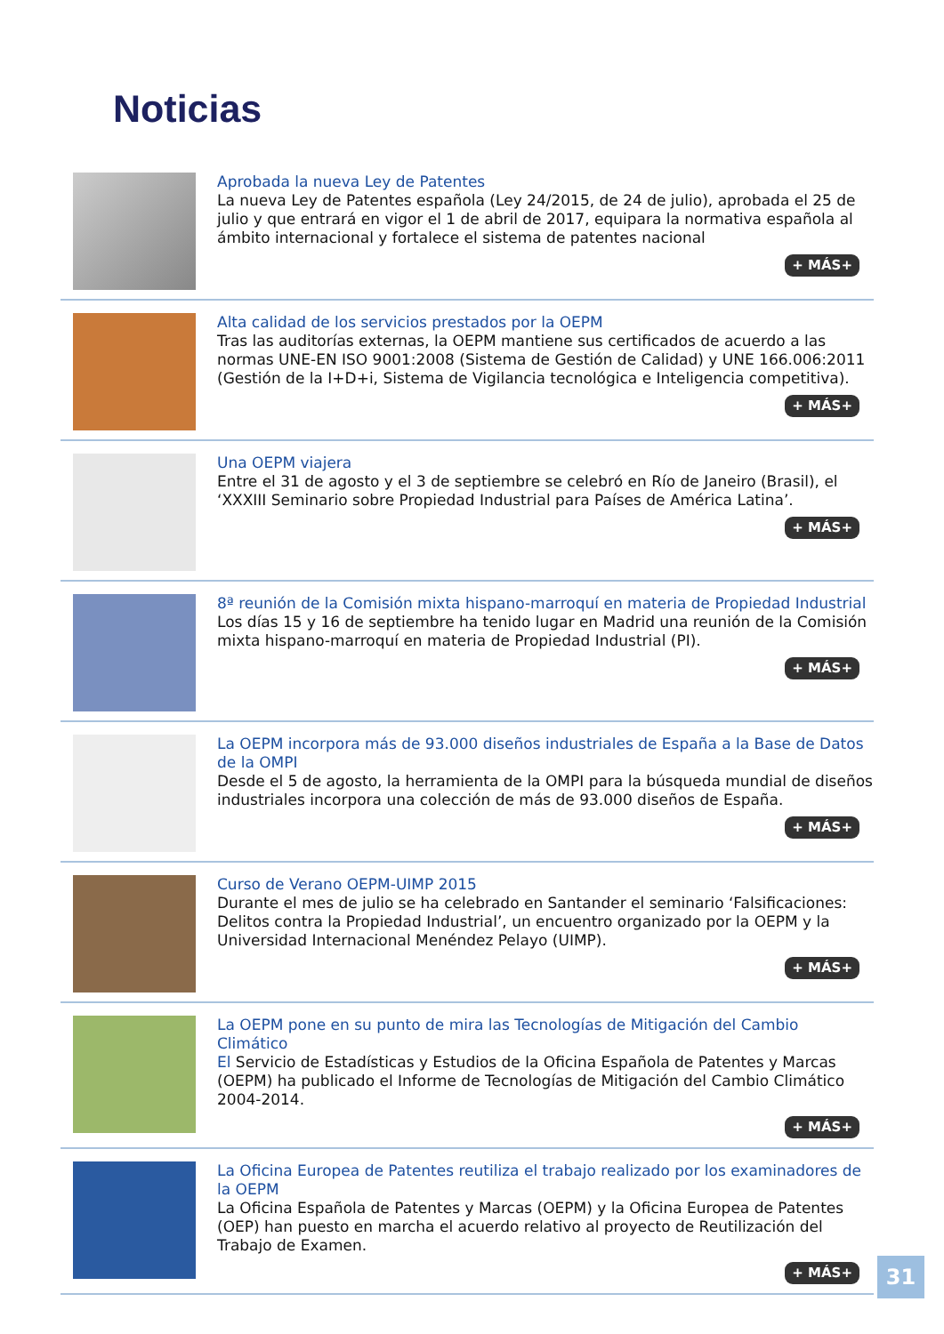Noticias
Aprobada la nueva Ley de Patentes
La nueva Ley de Patentes española (Ley 24/2015, de 24 de julio), aprobada el 25 de julio y que entrará en vigor el 1 de abril de 2017, equipara la normativa española al ámbito internacional y fortalece el sistema de patentes nacional
+ MÁS+
Alta calidad de los servicios prestados por la OEPM
Tras las auditorías externas, la OEPM mantiene sus certificados de acuerdo a las normas UNE-EN ISO 9001:2008 (Sistema de Gestión de Calidad) y UNE 166.006:2011 (Gestión de la I+D+i, Sistema de Vigilancia tecnológica e Inteligencia competitiva).
+ MÁS+
Una OEPM viajera
Entre el 31 de agosto y el 3 de septiembre se celebró en Río de Janeiro (Brasil), el ‘XXXIII Seminario sobre Propiedad Industrial para Países de América Latina’.
+ MÁS+
8ª reunión de la Comisión mixta hispano-marroquí en materia de Propiedad Industrial
Los días 15 y 16 de septiembre ha tenido lugar en Madrid una reunión de la Comisión mixta hispano-marroquí en materia de Propiedad Industrial (PI).
+ MÁS+
La OEPM incorpora más de 93.000 diseños industriales de España a la Base de Datos de la OMPI
Desde el 5 de agosto, la herramienta de la OMPI para la búsqueda mundial de diseños industriales incorpora una colección de más de 93.000 diseños de España.
+ MÁS+
Curso de Verano OEPM-UIMP 2015
Durante el mes de julio se ha celebrado en Santander el seminario ‘Falsificaciones: Delitos contra la Propiedad Industrial’, un encuentro organizado por la OEPM y la Universidad Internacional Menéndez Pelayo (UIMP).
+ MÁS+
La OEPM pone en su punto de mira las Tecnologías de Mitigación del Cambio Climático
El Servicio de Estadísticas y Estudios de la Oficina Española de Patentes y Marcas (OEPM) ha publicado el Informe de Tecnologías de Mitigación del Cambio Climático 2004-2014.
+ MÁS+
La Oficina Europea de Patentes reutiliza el trabajo realizado por los examinadores de la OEPM
La Oficina Española de Patentes y Marcas (OEPM) y la Oficina Europea de Patentes (OEP) han puesto en marcha el acuerdo relativo al proyecto de Reutilización del Trabajo de Examen.
+ MÁS+
31